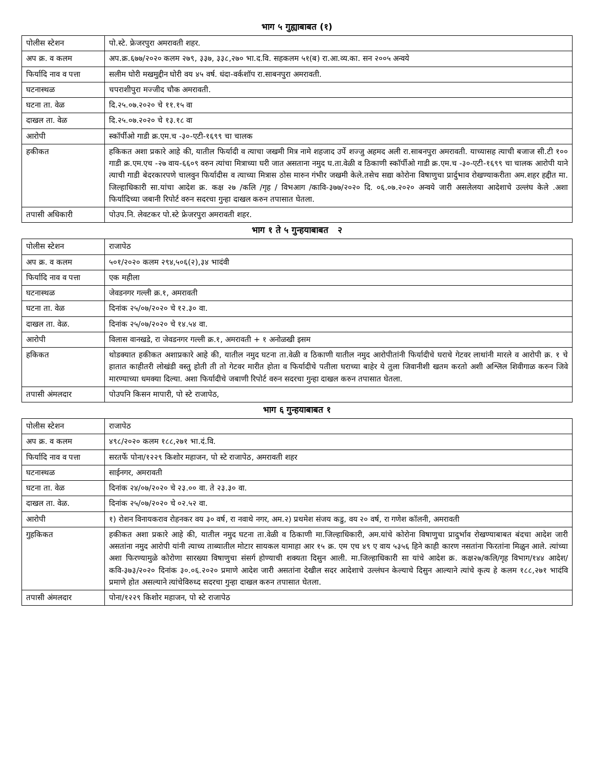भाग ५ गुह्याबाबत (१)
| पोलीस स्टेशन | पो.स्टे. फ्रेजरपुरा अमरावती शहर. |
| अप क्र. व कलम | अप.क्र.६७७/२०२० कलम २७९, ३३७, ३३८,२७० भा.द.वि. सहकलम ५१(ब) रा.आ.व्य.का. सन २००५ अन्वये |
| फिर्यादि नाव व पत्ता | सलीम घोरी मखमुद्दीन घोरी वय ४५ वर्ष. धंदा-वर्कशॉप रा.साबनपुरा अमरावती. |
| घटनास्थळ | चपराशीपुरा मज्जीद चौक अमरावती. |
| घटना ता. वेळ | दि.२५.०७.२०२० चे ११.१५ वा |
| दाखल ता. वेळ | दि.२५.०७.२०२० चे १३.१८ वा |
| आरोपी | स्कॉर्पीओ गाडी क्र.एम.च -३०-एटी-१६९९ चा चालक |
| हकीकत | हकिकत अशा प्रकारे आहे की, यातील फिर्यादी व त्याचा जखमी मित्र नामे शहजाद उर्पे शज्जु अहमद अली रा.साबनपुरा अमरावती. याच्यासह त्याची बजाज सी.टी १०० गाडी क्र.एम.एच -२७ वाय-६६०९ वरुन त्यांचा मित्राच्या घरी जात असताना नमुद घ.ता.वेळी व ठिकाणी स्कॉर्पीओ गाडी क्र.एम.च -३०-एटी-१६९९ चा चालक आरोपी याने त्याची गाडी बेदरकारपणे चालवुन फिर्यादीस व त्याच्या मित्रास ठोस मारुन गंभीर जखमी केले.तसेच सद्या कोरोना विषाणुचा प्रार्दुभाव रोखण्याकरीता अम.शहर हद्दीत मा. जिल्हाधिकारी सा.यांचा आदेश क्र. कक्ष २७ /कलि /गृह / विभआग /कावि-३७७/२०२० दि. ०६.०७.२०२० अन्वये जारी असलेलया आदेशाचे उल्लंघ केले .अशा फिर्यादिच्या जबानी रिपोर्ट वरुन सदरचा गुन्हा दाखल करुन तपासात घेतला. |
| तपासी अधिकारी | पोउप.नि. लेवटकर पो.स्टे फ्रेजरपुरा अमरावती शहर. |
भाग १ ते ५ गुन्हयाबाबत २
| पोलीस स्टेशन | राजापेठ |
| अप क्र. व कलम | ५०१/२०२० कलम २९४,५०६(२),३४ भादंवी |
| फिर्यादि नाव व पत्ता | एक महीला |
| घटनास्थळ | जेवडनगर गल्ली क्र.१, अमरावती |
| घटना ता. वेळ | दिनांक २५/०७/२०२० चे १२.३० वा. |
| दाखल ता. वेळ. | दिनांक २५/०७/२०२० चे १४.५४ वा. |
| आरोपी | विलास वानखडे, रा जेवडनगर गल्ली क्र.१, अमरावती + १ अनोळखी इसम |
| हकिकत | थोडक्यात हकीकत अशाप्रकारे आहे की, यातील नमुद घटना ता.वेळी व ठिकाणी यातील नमुद आरोपीतांनी फिर्यादीचे घराचे गेटवर लाथांनी मारले व आरोपी क्र. १ चे हातात काहीतरी लोखंडी वस्तु होती ती तो गेटवर मारीत होता व फिर्यादीचे पतीला घराच्या बाहेर ये तुला जिवानीशी खतम करतो अशी अश्लिल शिवीगाळ करुन जिवे मारण्याच्या धमक्या दिल्या. अशा फिर्यादीचे जबाणी रिपोर्ट वरुन सदरचा गुन्हा दाखल करुन तपासात घेतला. |
| तपासी अंमलदार | पोउपनि किसन मापारी, पो स्टे राजापेठ, |
भाग ६ गुन्हयाबाबत १
| पोलीस स्टेशन | राजापेठ |
| अप क्र. व कलम | ४९८/२०२० कलम १८८,२७१ भा.दं.वि. |
| फिर्यादि नाव व पत्ता | सरतर्फे पोना/१२२९ किशोर महाजन, पो स्टे राजापेठ, अमरावती शहर |
| घटनास्थळ | साईनगर, अमरावती |
| घटना ता. वेळ | दिनांक २४/०७/२०२० चे २३.०० वा. ते २३.३० वा. |
| दाखल ता. वेळ. | दिनांक २५/०७/२०२० चे ०२.५२ वा. |
| आरोपी | १) रोशन विनायकराव रोहनकर वय ३० वर्ष, रा नवाथे नगर, अम.२) प्रथमेश संजय कडु, वय २० वर्ष, रा गणेश कॉलनी, अमरावती |
| गुहकिकत | हकीकत अशा प्रकारे आहे की, यातील नमुद घटना ता.वेळी व ठिकाणी मा.जिल्हाधिकारी, अम.यांचे कोरोना विषाणुचा प्रादुर्भाव रोखण्याबाबत बंदचा आदेश जारी असतांना नमुद आरोपी यांनी त्याच्य ताब्यातील मोटार सायकल यामाहा आर १५ क्र. एम एच ४९ ए वाय ५३५६ हिने काही कारण नसतांना फिरतांना मिळुन आले. त्यांच्या अशा फिरण्यामुळे कोरोणा सारख्या विषाणुचा संसर्ग होण्याची शक्यता दिसुन आली. मा.जिल्हाधिकारी सा यांचे आदेश क्र. कक्ष२७/कलि/गृह विभाग/१४४ आदेश/कवि-३७३/२०२० दिनांक ३०.०६.२०२० प्रमाणे आदेश जारी असतांना देखील सदर आदेशाचे उल्लंघन केल्याचे दिसुन आल्याने त्यांचे कृत्य हे कलम १८८,२७१ भादंवि प्रमाणे होत असल्याने त्यांचेविरुध्द सदरचा गुन्हा दाखल करुन तपासात घेतला. |
| तपासी अंमलदार | पोना/१२२९ किशोर महाजन, पो स्टे राजापेठ |